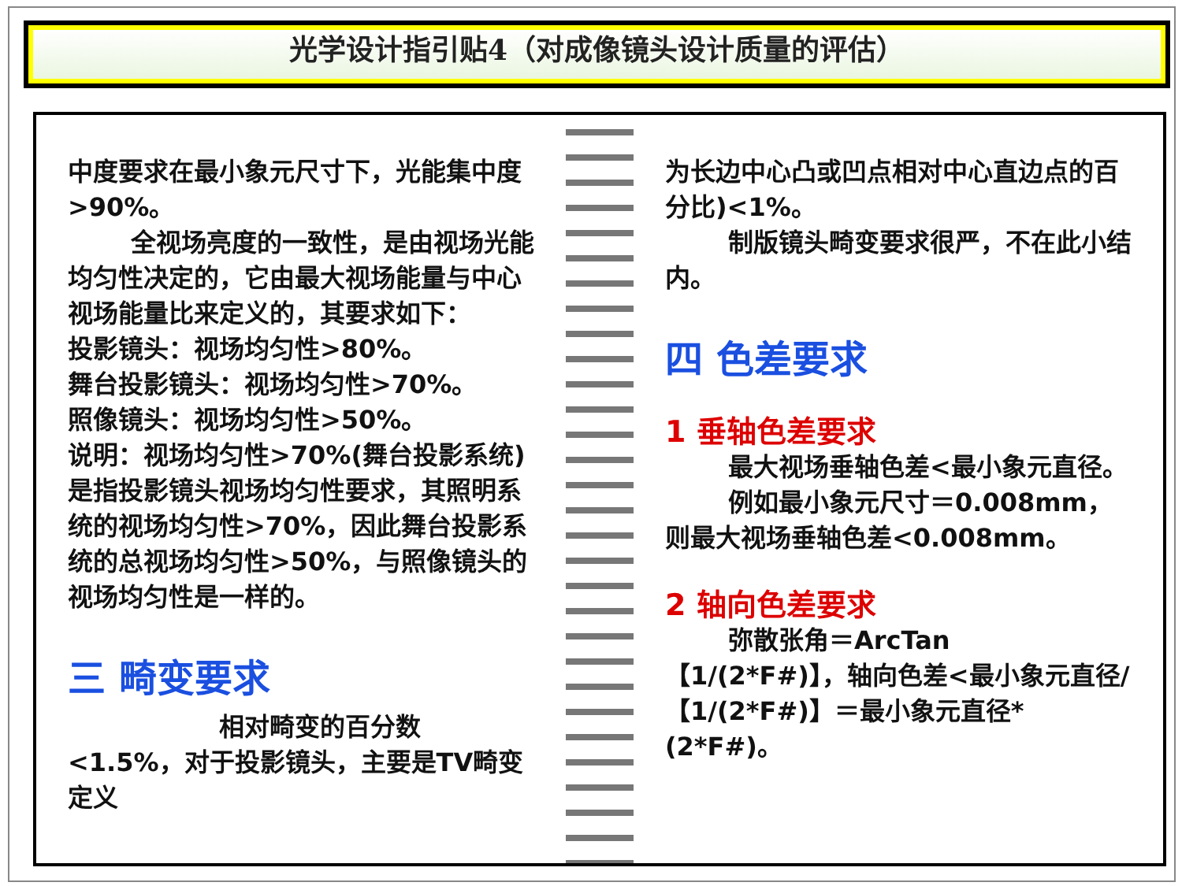光学设计指引贴4（对成像镜头设计质量的评估）
中度要求在最小象元尺寸下，光能集中度>90%。
全视场亮度的一致性，是由视场光能均匀性决定的，它由最大视场能量与中心视场能量比来定义的，其要求如下：
投影镜头：视场均匀性>80%。
舞台投影镜头：视场均匀性>70%。
照像镜头：视场均匀性>50%。
说明：视场均匀性>70%(舞台投影系统)是指投影镜头视场均匀性要求，其照明系统的视场均匀性>70%，因此舞台投影系统的总视场均匀性>50%，与照像镜头的视场均匀性是一样的。
三 畸变要求
相对畸变的百分数<1.5%，对于投影镜头，主要是TV畸变定义
为长边中心凸或凹点相对中心直边点的百分比)<1%。
制版镜头畸变要求很严，不在此小结内。
四 色差要求
1 垂轴色差要求
最大视场垂轴色差<最小象元直径。
例如最小象元尺寸＝0.008mm，则最大视场垂轴色差<0.008mm。
2 轴向色差要求
弥散张角＝ArcTan【1/(2*F#)】，轴向色差<最小象元直径/【1/(2*F#)】＝最小象元直径*(2*F#)。